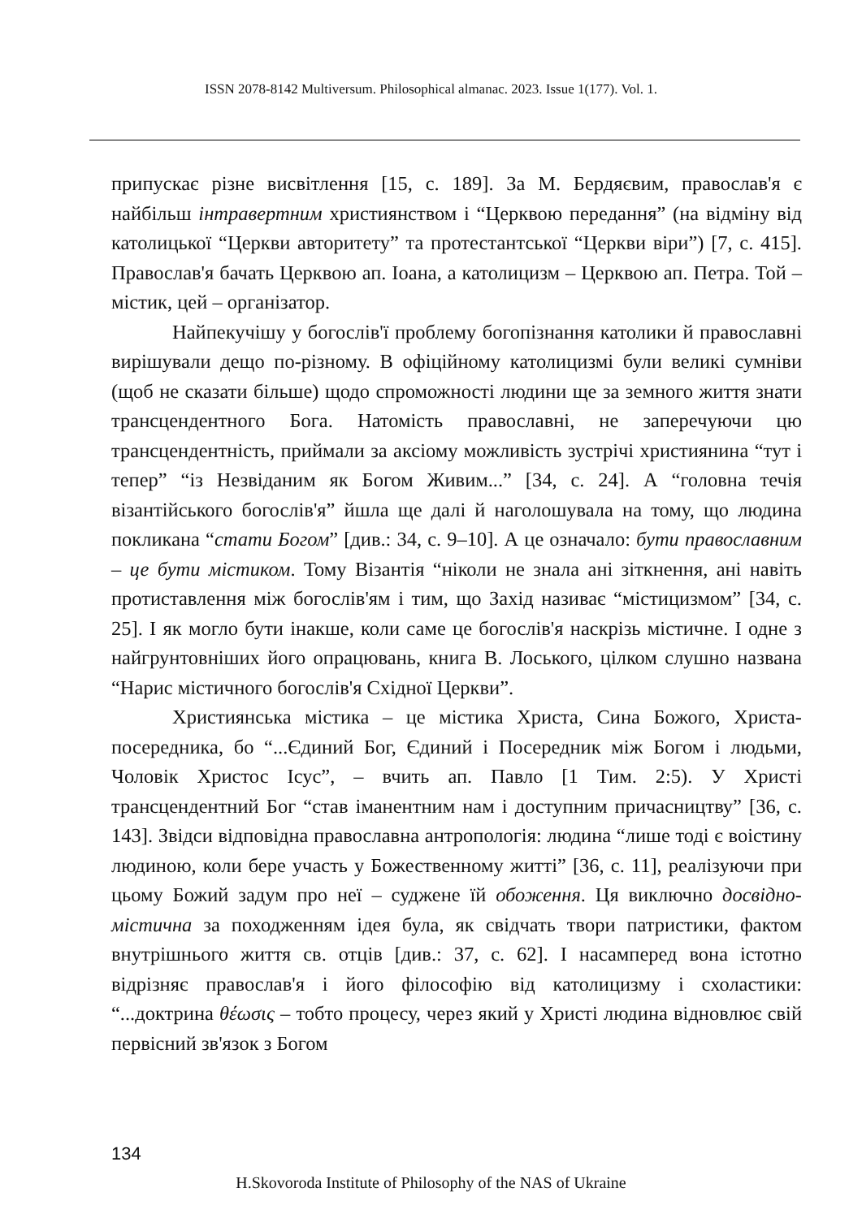ISSN 2078-8142 Multiversum. Philosophical almanac. 2023. Issue 1(177). Vol. 1.
припускає різне висвітлення [15, с. 189]. За М. Бердяєвим, православ'я є найбільш інтравертним християнством і “Церквою передання” (на відміну від католицької “Церкви авторитету” та протестантської “Церкви віри”) [7, с. 415]. Православ'я бачать Церквою ап. Іоана, а католицизм – Церквою ап. Петра. Той – містик, цей – організатор.
Найпекучішу у богослів'ї проблему богопізнання католики й православні вирішували дещо по-різному. В офіційному католицизмі були великі сумніви (щоб не сказати більше) щодо спроможності людини ще за земного життя знати трансцендентного Бога. Натомість православні, не заперечуючи цю трансцендентність, приймали за аксіому можливість зустрічі християнина “тут і тепер” “із Незвіданим як Богом Живим...” [34, с. 24]. А “головна течія візантійського богослів'я” йшла ще далі й наголошувала на тому, що людина покликана “стати Богом” [див.: 34, с. 9–10]. А це означало: бути православним – це бути містиком. Тому Візантія “ніколи не знала ані зіткнення, ані навіть протиставлення між богослів'ям і тим, що Захід називає “містицизмом” [34, с. 25]. І як могло бути інакше, коли саме це богослів'я наскрізь містичне. І одне з найгрунтовніших його опрацювань, книга В. Лоського, цілком слушно названа “Нарис містичного богослів'я Східної Церкви”.
Християнська містика – це містика Христа, Сина Божого, Христа-посередника, бо “...Єдиний Бог, Єдиний і Посередник між Богом і людьми, Чоловік Христос Ісус”, – вчить ап. Павло [1 Тим. 2:5). У Христі трансцендентний Бог “став іманентним нам і доступним причасництву” [36, с. 143]. Звідси відповідна православна антропологія: людина “лише тоді є воістину людиною, коли бере участь у Божественному житті” [36, с. 11], реалізуючи при цьому Божий задум про неї – суджене їй обоження. Ця виключно досвідно-містична за походженням ідея була, як свідчать твори патристики, фактом внутрішнього життя св. отців [див.: 37, с. 62]. І насамперед вона істотно відрізняє православ'я і його філософію від католицизму і схоластики: “...доктрина θέωσις – тобто процесу, через який у Христі людина відновлює свій первісний зв'язок з Богом
134
H.Skovoroda Institute of Philosophy of the NAS of Ukraine